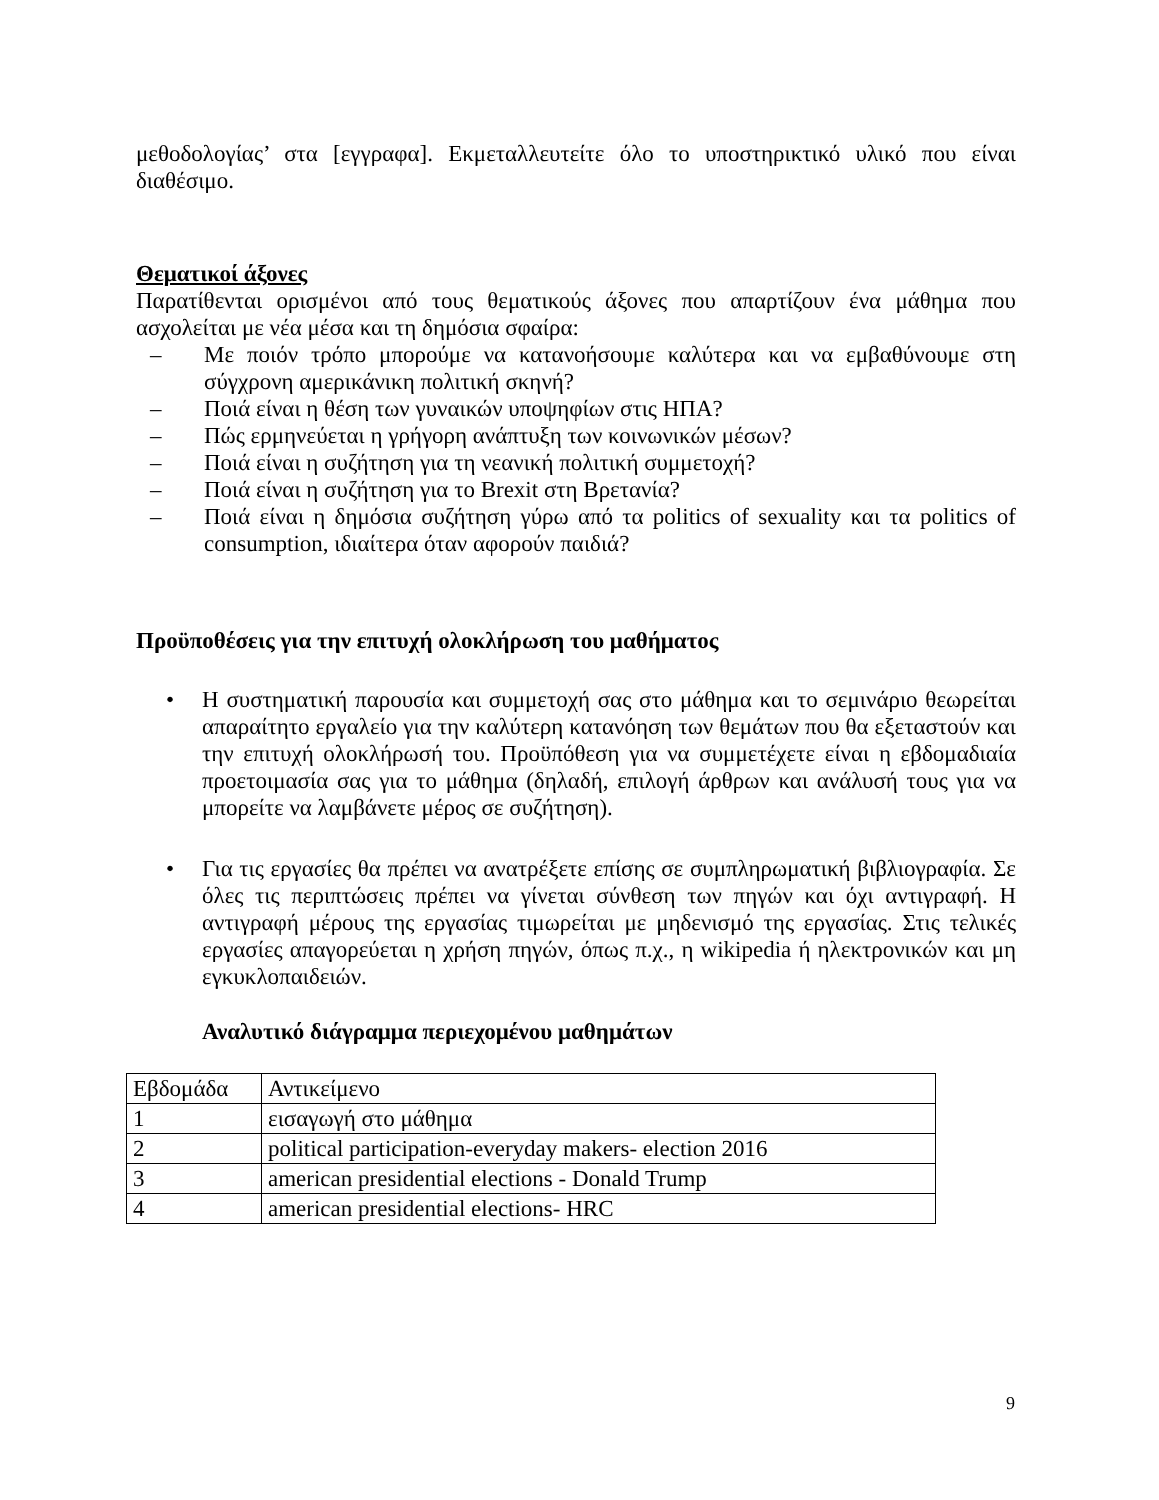μεθοδολογίας’ στα [εγγραφα]. Εκμεταλλευτείτε όλο το υποστηρικτικό υλικό που είναι διαθέσιμο.
Θεματικοί άξονες
Παρατίθενται ορισμένοι από τους θεματικούς άξονες που απαρτίζουν ένα μάθημα που ασχολείται με νέα μέσα και τη δημόσια σφαίρα:
– Με ποιόν τρόπο μπορούμε να κατανοήσουμε καλύτερα και να εμβαθύνουμε στη σύγχρονη αμερικάνικη πολιτική σκηνή?
– Ποιά είναι η θέση των γυναικών υποψηφίων στις ΗΠΑ?
– Πώς ερμηνεύεται η γρήγορη ανάπτυξη των κοινωνικών μέσων?
– Ποιά είναι η συζήτηση για τη νεανική πολιτική συμμετοχή?
– Ποιά είναι η συζήτηση για το Brexit στη Βρετανία?
– Ποιά είναι η δημόσια συζήτηση γύρω από τα politics of sexuality και τα politics of consumption, ιδιαίτερα όταν αφορούν παιδιά?
Προϋποθέσεις για την επιτυχή ολοκλήρωση του μαθήματος
• Η συστηματική παρουσία και συμμετοχή σας στο μάθημα και το σεμινάριο θεωρείται απαραίτητο εργαλείο για την καλύτερη κατανόηση των θεμάτων που θα εξεταστούν και την επιτυχή ολοκλήρωσή του. Προϋπόθεση για να συμμετέχετε είναι η εβδομαδιαία προετοιμασία σας για το μάθημα (δηλαδή, επιλογή άρθρων και ανάλυσή τους για να μπορείτε να λαμβάνετε μέρος σε συζήτηση).
• Για τις εργασίες θα πρέπει να ανατρέξετε επίσης σε συμπληρωματική βιβλιογραφία. Σε όλες τις περιπτώσεις πρέπει να γίνεται σύνθεση των πηγών και όχι αντιγραφή. Η αντιγραφή μέρους της εργασίας τιμωρείται με μηδενισμό της εργασίας. Στις τελικές εργασίες απαγορεύεται η χρήση πηγών, όπως π.χ., η wikipedia ή ηλεκτρονικών και μη εγκυκλοπαιδειών.
Αναλυτικό διάγραμμα περιεχομένου μαθημάτων
| Εβδομάδα | Αντικείμενο |
| 1 | εισαγωγή στο μάθημα |
| 2 | political participation-everyday makers- election 2016 |
| 3 | american presidential elections - Donald Trump |
| 4 | american presidential elections- HRC |
9